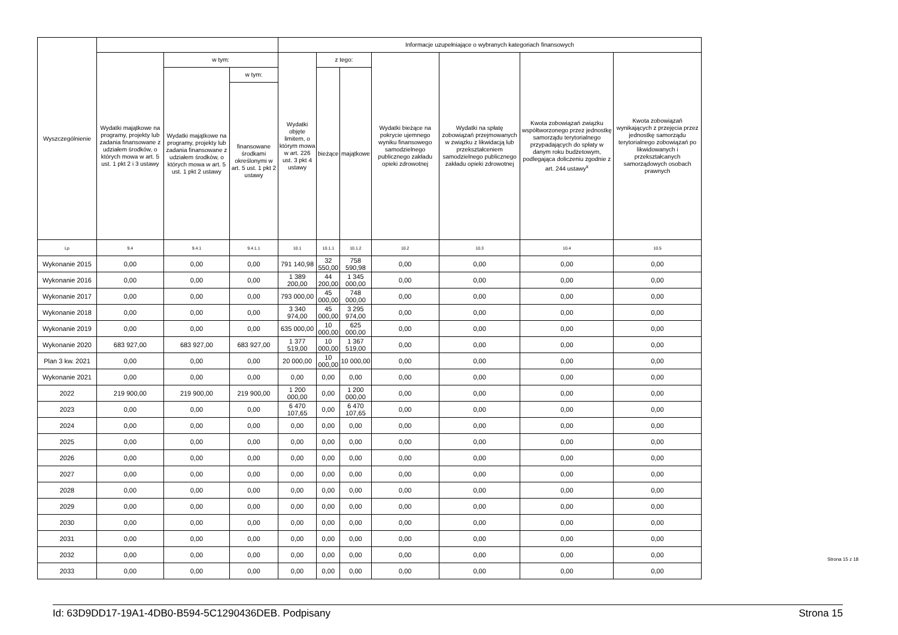| Wyszczególnienie | | | | Informacje uzupełniające o wybranych kategoriach finansowych | | | | | | |
| --- | --- | --- | --- | --- | --- | --- | --- | --- | --- | --- |
| | Wydatki majątkowe na programy, projekty lub zadania finansowane z udziałem środków, o których mowa w art. 5 ust. 1 pkt 2 i 3 ustawy | w tym: | | Wydatki objęte limitem, o którym mowa w art. 226 ust. 3 pkt 4 ustawy | z tego: | | Wydatki bieżące na pokrycie ujemnego wyniku finansowego samodzielnego publicznego zakładu opieki zdrowotnej | Wydatki na spłatę zobowiązań przejmowanych w związku z likwidacją lub przekształceniem samodzielnego publicznego zakładu opieki zdrowotnej | Kwota zobowiązań związku współtworzonego przez jednostkę samorządu terytorialnego przypadających do spłaty w danym roku budżetowym, podlegająca doliczeniu zgodnie z art. 244 ustawy<sup>x</sup> | Kwota zobowiązań wynikających z przejęcia przez jednostkę samorządu terytorialnego zobowiązań po likwidowanych i przekształcanych samorządowych osobach prawnych |
| | | Wydatki majątkowe na programy, projekty lub zadania finansowane z udziałem środków, o których mowa w art. 5 ust. 1 pkt 2 ustawy | w tym: | | bieżące | majątkowe | | | | |
| | | | finansowane środkami określonymi w art. 5 ust. 1 pkt 2 ustawy | | | | | | | |
| Lp | 9.4 | 9.4.1 | 9.4.1.1 | 10.1 | 10.1.1 | 10.1.2 | 10.2 | 10.3 | 10.4 | 10.5 |
| Wykonanie 2015 | 0,00 | 0,00 | 0,00 | 791 140,98 | 32 550,00 | 758 590,98 | 0,00 | 0,00 | 0,00 | 0,00 |
| Wykonanie 2016 | 0,00 | 0,00 | 0,00 | 1 389 200,00 | 44 200,00 | 1 345 000,00 | 0,00 | 0,00 | 0,00 | 0,00 |
| Wykonanie 2017 | 0,00 | 0,00 | 0,00 | 793 000,00 | 45 000,00 | 748 000,00 | 0,00 | 0,00 | 0,00 | 0,00 |
| Wykonanie 2018 | 0,00 | 0,00 | 0,00 | 3 340 974,00 | 45 000,00 | 3 295 974,00 | 0,00 | 0,00 | 0,00 | 0,00 |
| Wykonanie 2019 | 0,00 | 0,00 | 0,00 | 635 000,00 | 10 000,00 | 625 000,00 | 0,00 | 0,00 | 0,00 | 0,00 |
| Wykonanie 2020 | 683 927,00 | 683 927,00 | 683 927,00 | 1 377 519,00 | 10 000,00 | 1 367 519,00 | 0,00 | 0,00 | 0,00 | 0,00 |
| Plan 3 kw. 2021 | 0,00 | 0,00 | 0,00 | 20 000,00 | 10 000,00 | 10 000,00 | 0,00 | 0,00 | 0,00 | 0,00 |
| Wykonanie 2021 | 0,00 | 0,00 | 0,00 | 0,00 | 0,00 | 0,00 | 0,00 | 0,00 | 0,00 | 0,00 |
| 2022 | 219 900,00 | 219 900,00 | 219 900,00 | 1 200 000,00 | 0,00 | 1 200 000,00 | 0,00 | 0,00 | 0,00 | 0,00 |
| 2023 | 0,00 | 0,00 | 0,00 | 6 470 107,65 | 0,00 | 6 470 107,65 | 0,00 | 0,00 | 0,00 | 0,00 |
| 2024 | 0,00 | 0,00 | 0,00 | 0,00 | 0,00 | 0,00 | 0,00 | 0,00 | 0,00 | 0,00 |
| 2025 | 0,00 | 0,00 | 0,00 | 0,00 | 0,00 | 0,00 | 0,00 | 0,00 | 0,00 | 0,00 |
| 2026 | 0,00 | 0,00 | 0,00 | 0,00 | 0,00 | 0,00 | 0,00 | 0,00 | 0,00 | 0,00 |
| 2027 | 0,00 | 0,00 | 0,00 | 0,00 | 0,00 | 0,00 | 0,00 | 0,00 | 0,00 | 0,00 |
| 2028 | 0,00 | 0,00 | 0,00 | 0,00 | 0,00 | 0,00 | 0,00 | 0,00 | 0,00 | 0,00 |
| 2029 | 0,00 | 0,00 | 0,00 | 0,00 | 0,00 | 0,00 | 0,00 | 0,00 | 0,00 | 0,00 |
| 2030 | 0,00 | 0,00 | 0,00 | 0,00 | 0,00 | 0,00 | 0,00 | 0,00 | 0,00 | 0,00 |
| 2031 | 0,00 | 0,00 | 0,00 | 0,00 | 0,00 | 0,00 | 0,00 | 0,00 | 0,00 | 0,00 |
| 2032 | 0,00 | 0,00 | 0,00 | 0,00 | 0,00 | 0,00 | 0,00 | 0,00 | 0,00 | 0,00 |
| 2033 | 0,00 | 0,00 | 0,00 | 0,00 | 0,00 | 0,00 | 0,00 | 0,00 | 0,00 | 0,00 |
Strona 15 z 18
Id: 63D9DD17-19A1-4DB0-B594-5C1290436DEB. Podpisany Strona 15